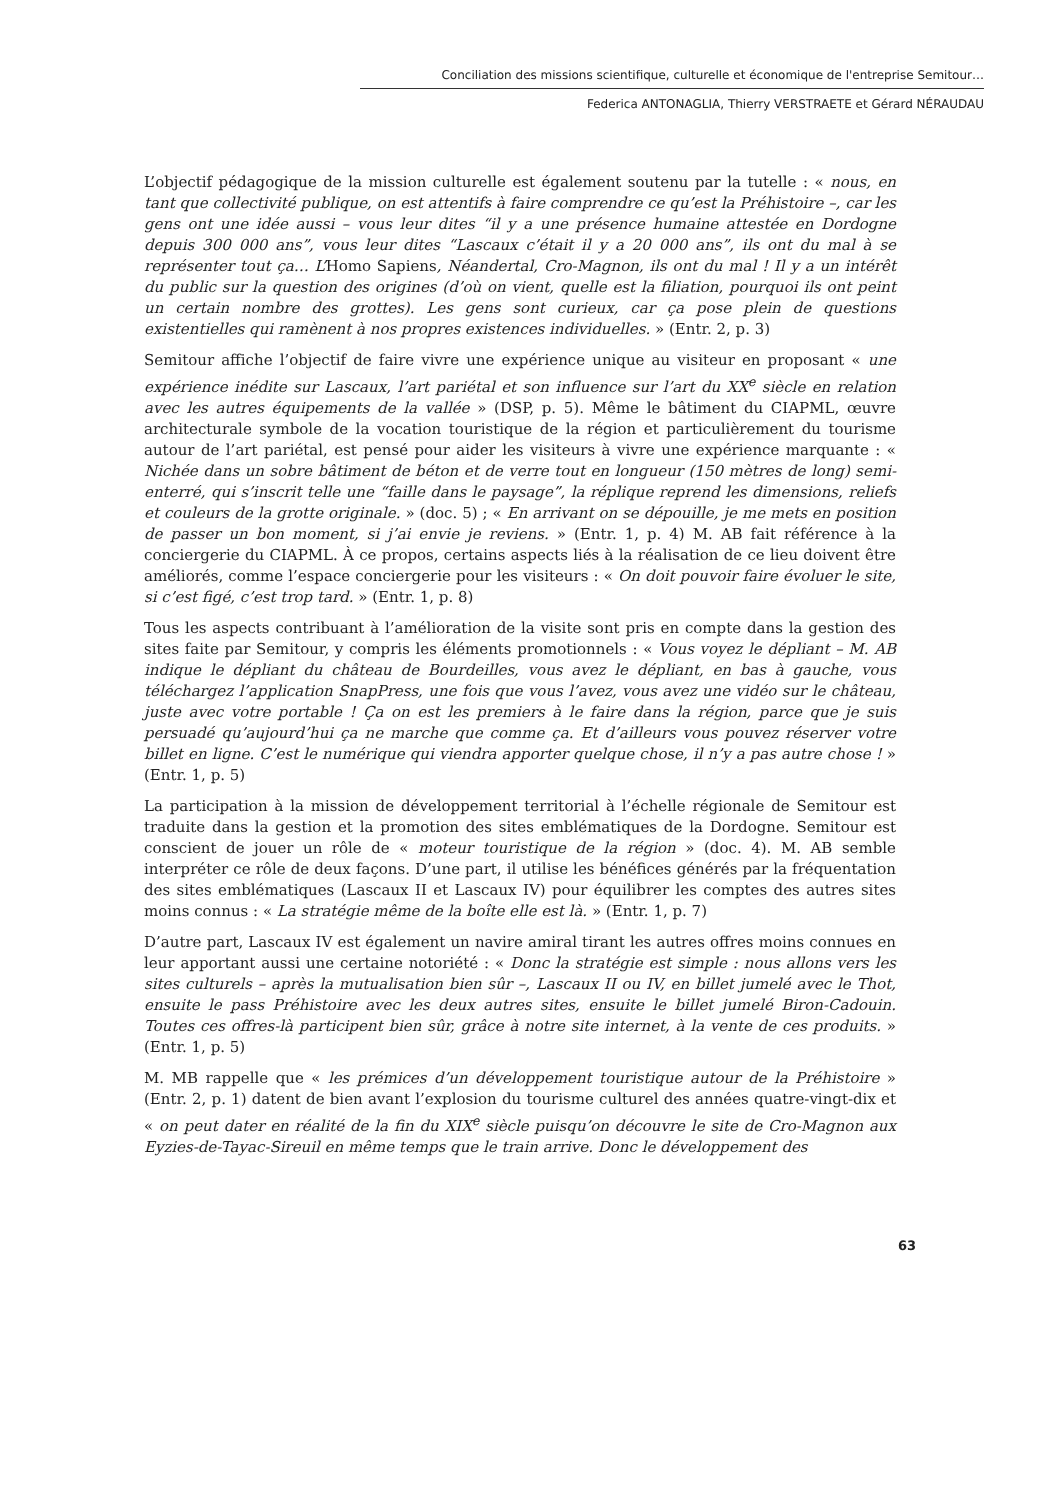Conciliation des missions scientifique, culturelle et économique de l'entreprise Semitour…
Federica ANTONAGLIA, Thierry VERSTRAETE et Gérard NÉRAUDAU
L’objectif pédagogique de la mission culturelle est également soutenu par la tutelle : « nous, en tant que collectivité publique, on est attentifs à faire comprendre ce qu’est la Préhistoire –, car les gens ont une idée aussi – vous leur dites “il y a une présence humaine attestée en Dordogne depuis 300 000 ans”, vous leur dites “Lascaux c’était il y a 20 000 ans”, ils ont du mal à se représenter tout ça… L’Homo Sapiens, Néandertal, Cro-Magnon, ils ont du mal ! Il y a un intérêt du public sur la question des origines (d’où on vient, quelle est la filiation, pourquoi ils ont peint un certain nombre des grottes). Les gens sont curieux, car ça pose plein de questions existentielles qui ramènent à nos propres existences individuelles. » (Entr. 2, p. 3)
Semitour affiche l’objectif de faire vivre une expérience unique au visiteur en proposant « une expérience inédite sur Lascaux, l’art pariétal et son influence sur l’art du XX<sup>e</sup> siècle en relation avec les autres équipements de la vallée » (DSP, p. 5). Même le bâtiment du CIAPML, œuvre architecturale symbole de la vocation touristique de la région et particulièrement du tourisme autour de l’art pariétal, est pensé pour aider les visiteurs à vivre une expérience marquante : « Nichée dans un sobre bâtiment de béton et de verre tout en longueur (150 mètres de long) semi-enterré, qui s’inscrit telle une “faille dans le paysage”, la réplique reprend les dimensions, reliefs et couleurs de la grotte originale. » (doc. 5) ; « En arrivant on se dépouille, je me mets en position de passer un bon moment, si j’ai envie je reviens. » (Entr. 1, p. 4) M. AB fait référence à la conciergerie du CIAPML. À ce propos, certains aspects liés à la réalisation de ce lieu doivent être améliorés, comme l’espace conciergerie pour les visiteurs : « On doit pouvoir faire évoluer le site, si c’est figé, c’est trop tard. » (Entr. 1, p. 8)
Tous les aspects contribuant à l’amélioration de la visite sont pris en compte dans la gestion des sites faite par Semitour, y compris les éléments promotionnels : « Vous voyez le dépliant – M. AB indique le dépliant du château de Bourdeilles, vous avez le dépliant, en bas à gauche, vous téléchargez l’application SnapPress, une fois que vous l’avez, vous avez une vidéo sur le château, juste avec votre portable ! Ça on est les premiers à le faire dans la région, parce que je suis persuadé qu’aujourd’hui ça ne marche que comme ça. Et d’ailleurs vous pouvez réserver votre billet en ligne. C’est le numérique qui viendra apporter quelque chose, il n’y a pas autre chose ! » (Entr. 1, p. 5)
La participation à la mission de développement territorial à l’échelle régionale de Semitour est traduite dans la gestion et la promotion des sites emblématiques de la Dordogne. Semitour est conscient de jouer un rôle de « moteur touristique de la région » (doc. 4). M. AB semble interpréter ce rôle de deux façons. D’une part, il utilise les bénéfices générés par la fréquentation des sites emblématiques (Lascaux II et Lascaux IV) pour équilibrer les comptes des autres sites moins connus : « La stratégie même de la boîte elle est là. » (Entr. 1, p. 7)
D’autre part, Lascaux IV est également un navire amiral tirant les autres offres moins connues en leur apportant aussi une certaine notoriété : « Donc la stratégie est simple : nous allons vers les sites culturels – après la mutualisation bien sûr –, Lascaux II ou IV, en billet jumelé avec le Thot, ensuite le pass Préhistoire avec les deux autres sites, ensuite le billet jumelé Biron-Cadouin. Toutes ces offres-là participent bien sûr, grâce à notre site internet, à la vente de ces produits. » (Entr. 1, p. 5)
M. MB rappelle que « les prémices d’un développement touristique autour de la Préhistoire » (Entr. 2, p. 1) datent de bien avant l’explosion du tourisme culturel des années quatre-vingt-dix et « on peut dater en réalité de la fin du XIX<sup>e</sup> siècle puisqu’on découvre le site de Cro-Magnon aux Eyzies-de-Tayac-Sireuil en même temps que le train arrive. Donc le développement des
63